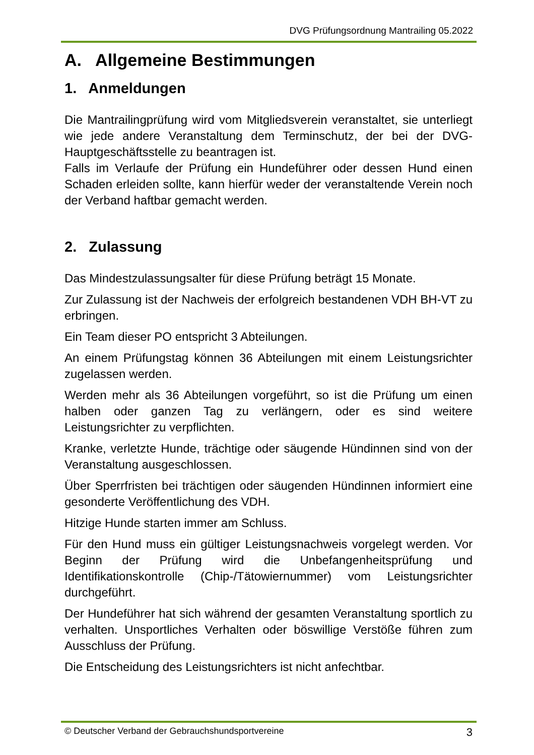DVG Prüfungsordnung Mantrailing 05.2022
A. Allgemeine Bestimmungen
1. Anmeldungen
Die Mantrailingprüfung wird vom Mitgliedsverein veranstaltet, sie unterliegt wie jede andere Veranstaltung dem Terminschutz, der bei der DVG-Hauptgeschäftsstelle zu beantragen ist.
Falls im Verlaufe der Prüfung ein Hundeführer oder dessen Hund einen Schaden erleiden sollte, kann hierfür weder der veranstaltende Verein noch der Verband haftbar gemacht werden.
2. Zulassung
Das Mindestzulassungsalter für diese Prüfung beträgt 15 Monate.
Zur Zulassung ist der Nachweis der erfolgreich bestandenen VDH BH-VT zu erbringen.
Ein Team dieser PO entspricht 3 Abteilungen.
An einem Prüfungstag können 36 Abteilungen mit einem Leistungsrichter zugelassen werden.
Werden mehr als 36 Abteilungen vorgeführt, so ist die Prüfung um einen halben oder ganzen Tag zu verlängern, oder es sind weitere Leistungsrichter zu verpflichten.
Kranke, verletzte Hunde, trächtige oder säugende Hündinnen sind von der Veranstaltung ausgeschlossen.
Über Sperrfristen bei trächtigen oder säugenden Hündinnen informiert eine gesonderte Veröffentlichung des VDH.
Hitzige Hunde starten immer am Schluss.
Für den Hund muss ein gültiger Leistungsnachweis vorgelegt werden. Vor Beginn der Prüfung wird die Unbefangenheitsprüfung und Identifikationskontrolle (Chip-/Tätowiernummer) vom Leistungsrichter durchgeführt.
Der Hundeführer hat sich während der gesamten Veranstaltung sportlich zu verhalten. Unsportliches Verhalten oder böswillige Verstöße führen zum Ausschluss der Prüfung.
Die Entscheidung des Leistungsrichters ist nicht anfechtbar.
© Deutscher Verband der Gebrauchshundsportvereine 3